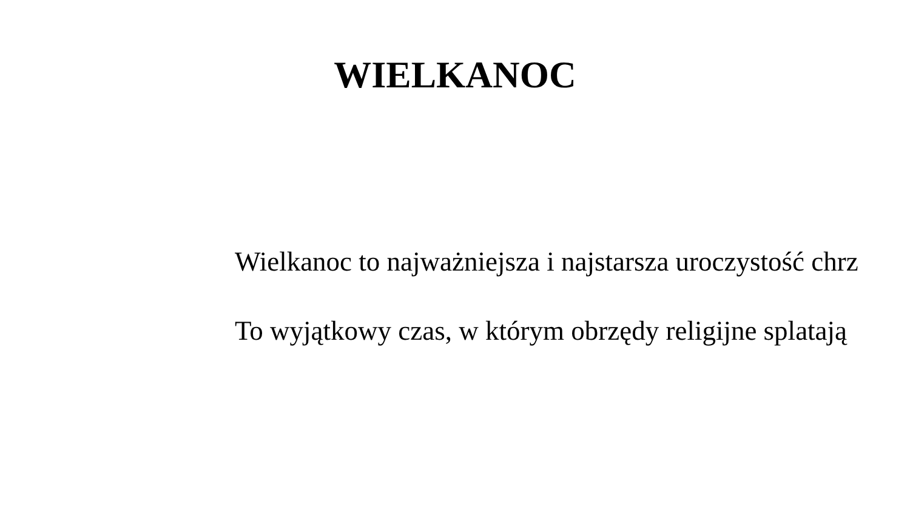WIELKANOC
Wielkanoc to najważniejsza i najstarsza uroczystość chrz
To wyjątkowy czas, w którym obrzędy religijne splatają